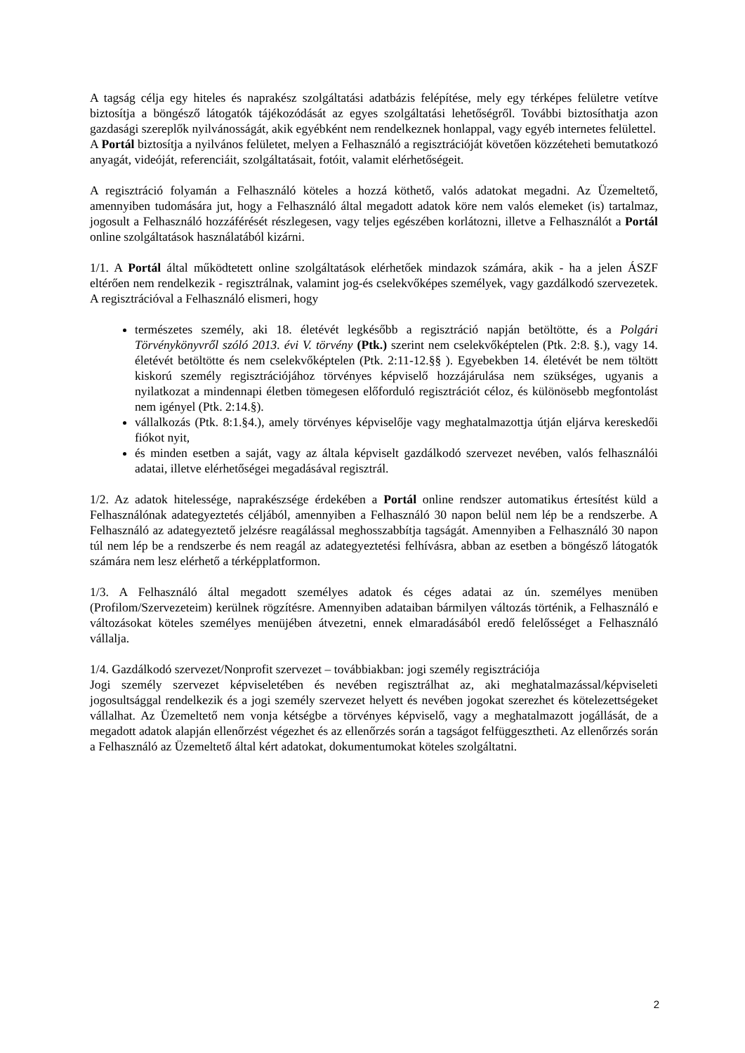A tagság célja egy hiteles és naprakész szolgáltatási adatbázis felépítése, mely egy térképes felületre vetítve biztosítja a böngésző látogatók tájékozódását az egyes szolgáltatási lehetőségről. További biztosíthatja azon gazdasági szereplők nyilvánosságát, akik egyébként nem rendelkeznek honlappal, vagy egyéb internetes felülettel.
A Portál biztosítja a nyilvános felületet, melyen a Felhasználó a regisztrációját követően közzéteheti bemutatkozó anyagát, videóját, referenciáit, szolgáltatásait, fotóit, valamit elérhetőségeit.
A regisztráció folyamán a Felhasználó köteles a hozzá köthető, valós adatokat megadni. Az Üzemeltető, amennyiben tudomására jut, hogy a Felhasználó által megadott adatok köre nem valós elemeket (is) tartalmaz, jogosult a Felhasználó hozzáférését részlegesen, vagy teljes egészében korlátozni, illetve a Felhasználót a Portál online szolgáltatások használatából kizárni.
1/1. A Portál által működtetett online szolgáltatások elérhetőek mindazok számára, akik - ha a jelen ÁSZF eltérően nem rendelkezik - regisztrálnak, valamint jog-és cselekvőképes személyek, vagy gazdálkodó szervezetek. A regisztrációval a Felhasználó elismeri, hogy
természetes személy, aki 18. életévét legkésőbb a regisztráció napján betöltötte, és a Polgári Törvénykönyvről szóló 2013. évi V. törvény (Ptk.) szerint nem cselekvőképtelen (Ptk. 2:8. §.), vagy 14. életévét betöltötte és nem cselekvőképtelen (Ptk. 2:11-12.§§ ). Egyebekben 14. életévét be nem töltött kiskorú személy regisztrációjához törvényes képviselő hozzájárulása nem szükséges, ugyanis a nyilatkozat a mindennapi életben tömegesen előforduló regisztrációt céloz, és különösebb megfontolást nem igényel (Ptk. 2:14.§).
vállalkozás (Ptk. 8:1.§4.), amely törvényes képviselője vagy meghatalmazottja útján eljárva kereskedői fiókot nyit,
és minden esetben a saját, vagy az általa képviselt gazdálkodó szervezet nevében, valós felhasználói adatai, illetve elérhetőségei megadásával regisztrál.
1/2. Az adatok hitelessége, naprakészsége érdekében a Portál online rendszer automatikus értesítést küld a Felhasználónak adategyeztetés céljából, amennyiben a Felhasználó 30 napon belül nem lép be a rendszerbe. A Felhasználó az adategyeztető jelzésre reagálással meghosszabbítja tagságát. Amennyiben a Felhasználó 30 napon túl nem lép be a rendszerbe és nem reagál az adategyeztetési felhívásra, abban az esetben a böngésző látogatók számára nem lesz elérhető a térképplatformon.
1/3. A Felhasználó által megadott személyes adatok és céges adatai az ún. személyes menüben (Profilom/Szervezeteim) kerülnek rögzítésre. Amennyiben adataiban bármilyen változás történik, a Felhasználó e változásokat köteles személyes menüjében átvezetni, ennek elmaradásából eredő felelősséget a Felhasználó vállalja.
1/4. Gazdálkodó szervezet/Nonprofit szervezet – továbbiakban: jogi személy regisztrációja
Jogi személy szervezet képviseletében és nevében regisztrálhat az, aki meghatalmazással/képviseleti jogosultsággal rendelkezik és a jogi személy szervezet helyett és nevében jogokat szerezhet és kötelezettségeket vállalhat. Az Üzemeltető nem vonja kétségbe a törvényes képviselő, vagy a meghatalmazott jogállását, de a megadott adatok alapján ellenőrzést végezhet és az ellenőrzés során a tagságot felfüggesztheti. Az ellenőrzés során a Felhasználó az Üzemeltető által kért adatokat, dokumentumokat köteles szolgáltatni.
2